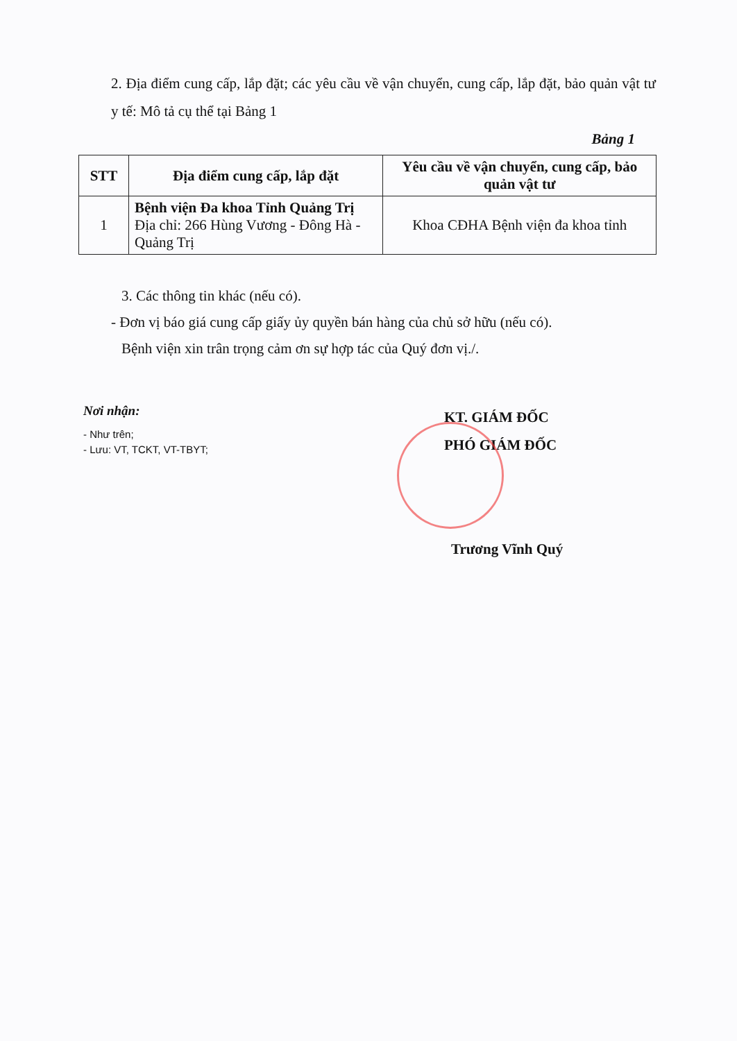2. Địa điểm cung cấp, lắp đặt; các yêu cầu về vận chuyển, cung cấp, lắp đặt, bảo quản vật tư y tế: Mô tả cụ thể tại Bảng 1
Bảng 1
| STT | Địa điểm cung cấp, lắp đặt | Yêu cầu về vận chuyển, cung cấp, bảo quản vật tư |
| --- | --- | --- |
| 1 | Bệnh viện Đa khoa Tỉnh Quảng Trị Địa chỉ: 266 Hùng Vương - Đông Hà - Quảng Trị | Khoa CĐHA Bệnh viện đa khoa tỉnh |
3. Các thông tin khác (nếu có).
- Đơn vị báo giá cung cấp giấy ủy quyền bán hàng của chủ sở hữu (nếu có).
Bệnh viện xin trân trọng cảm ơn sự hợp tác của Quý đơn vị./.
Nơi nhận:
- Như trên;
- Lưu: VT, TCKT, VT-TBYT;
KT. GIÁM ĐỐC
PHÓ GIÁM ĐỐC
Trương Vĩnh Quý